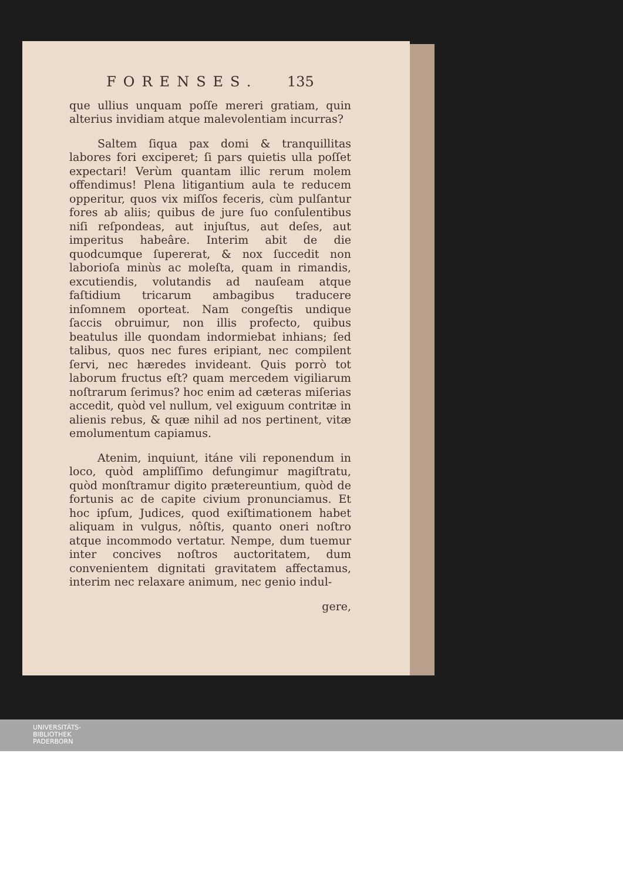FORENSES. 135
que ullius unquam poſſe mereri gratiam, quin alterius invidiam atque malevolentiam incurras?
Saltem ſiqua pax domi & tranquillitas labores fori exciperet; ſi pars quietis ulla poſſet expectari! Verùm quantam illic rerum molem offendimus! Plena litigantium aula te reducem opperitur, quos vix miſſos feceris, cùm pulſantur fores ab aliis; quibus de jure ſuo conſulentibus niſi reſpondeas, aut injuſtus, aut deſes, aut imperitus habeâre. Interim abit de die quodcumque ſupererat, & nox ſuccedit non laborioſa minùs ac moleſta, quam in rimandis, excutiendis, volutandis ad nauſeam atque faſtidium tricarum ambagibus traducere inſomnem oporteat. Nam congeſtis undique ſaccis obruimur, non illis profecto, quibus beatulus ille quondam indormiebat inhians; ſed talibus, quos nec fures eripiant, nec compilent ſervi, nec hæredes invideant. Quis porrò tot laborum fructus eſt? quam mercedem vigiliarum noſtrarum ſerimus? hoc enim ad cæteras miſerias accedit, quòd vel nullum, vel exiguum contritæ in alienis rebus, & quæ nihil ad nos pertinent, vitæ emolumentum capiamus.
Atenim, inquiunt, itáne vili reponendum in loco, quòd ampliſſimo defungimur magiſtratu, quòd monſtramur digito prætereuntium, quòd de fortunis ac de capite civium pronunciamus. Et hoc ipſum, Judices, quod exiſtimationem habet aliquam in vulgus, nôſtis, quanto oneri noſtro atque incommodo vertatur. Nempe, dum tuemur inter concives noſtros auctoritatem, dum convenientem dignitati gravitatem affectamus, interim nec relaxare animum, nec genio indul-
gere,
UNIVERSITÄTS-
BIBLIOTHEK
PADERBORN